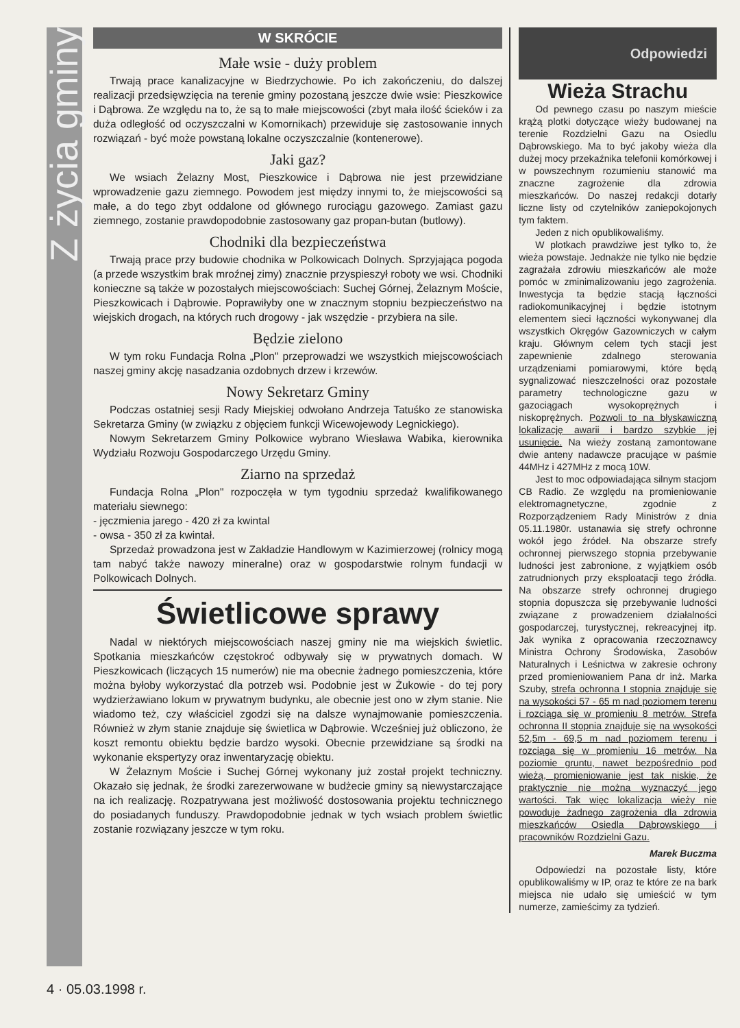Z życia gminy
W SKRÓCIE
Małe wsie - duży problem
Trwają prace kanalizacyjne w Biedrzychowie. Po ich zakończeniu, do dalszej realizacji przedsięwzięcia na terenie gminy pozostaną jeszcze dwie wsie: Pieszkowice i Dąbrowa. Ze względu na to, że są to małe miejscowości (zbyt mała ilość ścieków i za duża odległość od oczyszczalni w Komornikach) przewiduje się zastosowanie innych rozwiązań - być może powstaną lokalne oczyszczalnie (kontenerowe).
Jaki gaz?
We wsiach Żelazny Most, Pieszkowice i Dąbrowa nie jest przewidziane wprowadzenie gazu ziemnego. Powodem jest między innymi to, że miejscowości są małe, a do tego zbyt oddalone od głównego rurociągu gazowego. Zamiast gazu ziemnego, zostanie prawdopodobnie zastosowany gaz propan-butan (butlowy).
Chodniki dla bezpieczeństwa
Trwają prace przy budowie chodnika w Polkowicach Dolnych. Sprzyjająca pogoda (a przede wszystkim brak mroźnej zimy) znacznie przyspieszył roboty we wsi. Chodniki konieczne są także w pozostałych miejscowościach: Suchej Górnej, Żelaznym Moście, Pieszkowicach i Dąbrowie. Poprawiłyby one w znacznym stopniu bezpieczeństwo na wiejskich drogach, na których ruch drogowy - jak wszędzie - przybiera na sile.
Będzie zielono
W tym roku Fundacja Rolna „Plon" przeprowadzi we wszystkich miejscowościach naszej gminy akcję nasadzania ozdobnych drzew i krzewów.
Nowy Sekretarz Gminy
Podczas ostatniej sesji Rady Miejskiej odwołano Andrzeja Tatuśko ze stanowiska Sekretarza Gminy (w związku z objęciem funkcji Wicewojewody Legnickiego).
Nowym Sekretarzem Gminy Polkowice wybrano Wiesława Wabika, kierownika Wydziału Rozwoju Gospodarczego Urzędu Gminy.
Ziarno na sprzedaż
Fundacja Rolna „Plon" rozpoczęła w tym tygodniu sprzedaż kwalifikowanego materiału siewnego:
- jęczmienia jarego - 420 zł za kwintal
- owsa - 350 zł za kwintał.
Sprzedaż prowadzona jest w Zakładzie Handlowym w Kazimierzowej (rolnicy mogą tam nabyć także nawozy mineralne) oraz w gospodarstwie rolnym fundacji w Polkowicach Dolnych.
Świetlicowe sprawy
Nadal w niektórych miejscowościach naszej gminy nie ma wiejskich świetlic. Spotkania mieszkańców częstokroć odbywały się w prywatnych domach. W Pieszkowicach (liczących 15 numerów) nie ma obecnie żadnego pomieszczenia, które można byłoby wykorzystać dla potrzeb wsi. Podobnie jest w Żukowie - do tej pory wydzierżawiano lokum w prywatnym budynku, ale obecnie jest ono w złym stanie. Nie wiadomo też, czy właściciel zgodzi się na dalsze wynajmowanie pomieszczenia. Również w złym stanie znajduje się świetlica w Dąbrowie. Wcześniej już obliczono, że koszt remontu obiektu będzie bardzo wysoki. Obecnie przewidziane są środki na wykonanie ekspertyzy oraz inwentaryzację obiektu.
W Żelaznym Moście i Suchej Górnej wykonany już został projekt techniczny. Okazało się jednak, że środki zarezerwowane w budżecie gminy są niewystarczające na ich realizację. Rozpatrywana jest możliwość dostosowania projektu technicznego do posiadanych funduszy. Prawdopodobnie jednak w tych wsiach problem świetlic zostanie rozwiązany jeszcze w tym roku.
Odpowiedzi
Wieża Strachu
Od pewnego czasu po naszym mieście krążą plotki dotyczące wieży budowanej na terenie Rozdzielni Gazu na Osiedlu Dąbrowskiego. Ma to być jakoby wieża dla dużej mocy przekaźnika telefonii komórkowej i w powszechnym rozumieniu stanowić ma znaczne zagrożenie dla zdrowia mieszkańców. Do naszej redakcji dotarły liczne listy od czytelników zaniepokojonych tym faktem.
Jeden z nich opublikowaliśmy.
W plotkach prawdziwe jest tylko to, że wieża powstaje. Jednakże nie tylko nie będzie zagrażała zdrowiu mieszkańców ale może pomóc w zminimalizowaniu jego zagrożenia. Inwestycja ta będzie stacją łączności radiokomunikacyjnej i będzie istotnym elementem sieci łączności wykonywanej dla wszystkich Okręgów Gazowniczych w całym kraju. Głównym celem tych stacji jest zapewnienie zdalnego sterowania urządzeniami pomiarowymi, które będą sygnalizować nieszczelności oraz pozostałe parametry technologiczne gazu w gazociągach wysokoprężnych i niskoprężnych. Pozwoli to na błyskawiczną lokalizację awarii i bardzo szybkie jej usunięcie. Na wieży zostaną zamontowane dwie anteny nadawcze pracujące w paśmie 44MHz i 427MHz z mocą 10W.
Jest to moc odpowiadająca silnym stacjom CB Radio. Ze względu na promieniowanie elektromagnetyczne, zgodnie z Rozporządzeniem Rady Ministrów z dnia 05.11.1980r. ustanawia się strefy ochronne wokół jego źródeł. Na obszarze strefy ochronnej pierwszego stopnia przebywanie ludności jest zabronione, z wyjątkiem osób zatrudnionych przy eksploatacji tego źródła. Na obszarze strefy ochronnej drugiego stopnia dopuszcza się przebywanie ludności związane z prowadzeniem działalności gospodarczej, turystycznej, rekreacyjnej itp. Jak wynika z opracowania rzeczoznawcy Ministra Ochrony Środowiska, Zasobów Naturalnych i Leśnictwa w zakresie ochrony przed promieniowaniem Pana dr inż. Marka Szuby, strefa ochronna I stopnia znajduje się na wysokości 57 - 65 m nad poziomem terenu i rozciąga się w promieniu 8 metrów. Strefa ochronna II stopnia znajduje się na wysokości 52,5m - 69,5 m nad poziomem terenu i rozciąga się w promieniu 16 metrów. Na poziomie gruntu, nawet bezpośrednio pod wieżą, promieniowanie jest tak niskie, że praktycznie nie można wyznaczyć jego wartości. Tak więc lokalizacja wieży nie powoduje żadnego zagrożenia dla zdrowia mieszkańców Osiedla Dąbrowskiego i pracowników Rozdzielni Gazu.
Marek Buczma
Odpowiedzi na pozostałe listy, które opublikowaliśmy w IP, oraz te które ze na bark miejsca nie udało się umieścić w tym numerze, zamieścimy za tydzień.
4 · 05.03.1998 r.